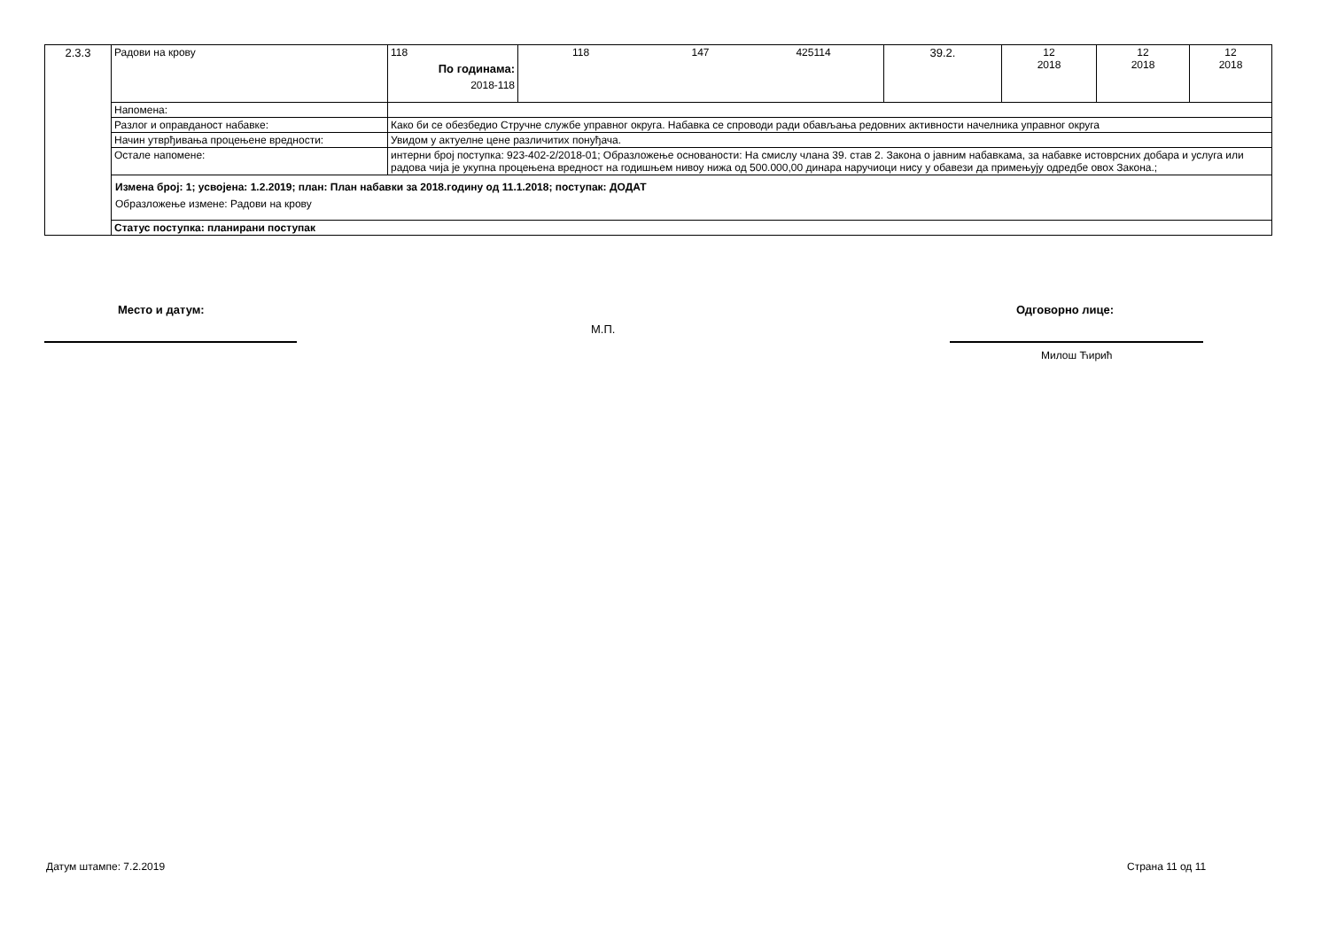| 2.3.3 | Радови на крову | 118 По годинама: 2018-118 | 118 147 425114 | 39.2. | 12 2018 | 12 2018 | 12 2018 |
| | Напомена: | | | | | | |
| | Разлог и оправданост набавке: | Како би се обезбедио Стручне службе управног округа. Набавка се спроводи ради обављања редовних активности начелника управног округа | | | | | |
| | Начин утврђивања процењене вредности: | Увидом у актуелне цене различитих понуђача. | | | | | |
| | Остале напомене: | интерни број поступка: 923-402-2/2018-01; Образложење основаности: На смислу члана 39. став 2. Закона о јавним набавкама, за набавке истоврсних добара и услуга или радова чија је укупна процењена вредност на годишњем нивоу нижа од 500.000,00 динара наручиоци нису у обавези да примењују одредбе овох Закона.; | | | | | |
| | Измена број: 1; усвојена: 1.2.2019; план: План набавки за 2018.годину од 11.1.2018; поступак: ДОДАТ Образложење измене: Радови на крову | | | | | | |
| | Статус поступка: планирани поступак | | | | | | |
Место и датум:
М.П.
Одговорно лице:
Милош Ћирић
Датум штампе: 7.2.2019 Страна 11 од 11